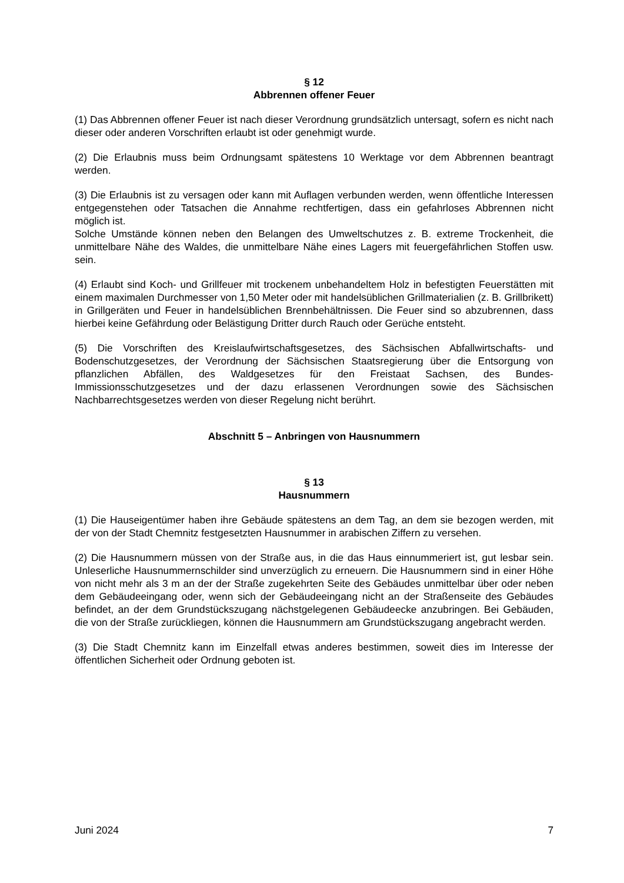§ 12
Abbrennen offener Feuer
(1) Das Abbrennen offener Feuer ist nach dieser Verordnung grundsätzlich untersagt, sofern es nicht nach dieser oder anderen Vorschriften erlaubt ist oder genehmigt wurde.
(2) Die Erlaubnis muss beim Ordnungsamt spätestens 10 Werktage vor dem Abbrennen beantragt werden.
(3) Die Erlaubnis ist zu versagen oder kann mit Auflagen verbunden werden, wenn öffentliche Interessen entgegenstehen oder Tatsachen die Annahme rechtfertigen, dass ein gefahrloses Abbrennen nicht möglich ist.
Solche Umstände können neben den Belangen des Umweltschutzes z. B. extreme Trockenheit, die unmittelbare Nähe des Waldes, die unmittelbare Nähe eines Lagers mit feuergefährlichen Stoffen usw. sein.
(4) Erlaubt sind Koch- und Grillfeuer mit trockenem unbehandeltem Holz in befestigten Feuerstätten mit einem maximalen Durchmesser von 1,50 Meter oder mit handelsüblichen Grillmaterialien (z. B. Grillbrikett) in Grillgeräten und Feuer in handelsüblichen Brennbehältnissen. Die Feuer sind so abzubrennen, dass hierbei keine Gefährdung oder Belästigung Dritter durch Rauch oder Gerüche entsteht.
(5) Die Vorschriften des Kreislaufwirtschaftsgesetzes, des Sächsischen Abfallwirtschafts- und Bodenschutzgesetzes, der Verordnung der Sächsischen Staatsregierung über die Entsorgung von pflanzlichen Abfällen, des Waldgesetzes für den Freistaat Sachsen, des Bundes-Immissionsschutzgesetzes und der dazu erlassenen Verordnungen sowie des Sächsischen Nachbarrechtsgesetzes werden von dieser Regelung nicht berührt.
Abschnitt 5 – Anbringen von Hausnummern
§ 13
Hausnummern
(1) Die Hauseigentümer haben ihre Gebäude spätestens an dem Tag, an dem sie bezogen werden, mit der von der Stadt Chemnitz festgesetzten Hausnummer in arabischen Ziffern zu versehen.
(2) Die Hausnummern müssen von der Straße aus, in die das Haus einnummeriert ist, gut lesbar sein. Unleserliche Hausnummernschilder sind unverzüglich zu erneuern. Die Hausnummern sind in einer Höhe von nicht mehr als 3 m an der der Straße zugekehrten Seite des Gebäudes unmittelbar über oder neben dem Gebäudeeingang oder, wenn sich der Gebäudeeingang nicht an der Straßenseite des Gebäudes befindet, an der dem Grundstückszugang nächstgelegenen Gebäudeecke anzubringen. Bei Gebäuden, die von der Straße zurückliegen, können die Hausnummern am Grundstückszugang angebracht werden.
(3) Die Stadt Chemnitz kann im Einzelfall etwas anderes bestimmen, soweit dies im Interesse der öffentlichen Sicherheit oder Ordnung geboten ist.
Juni 2024 7